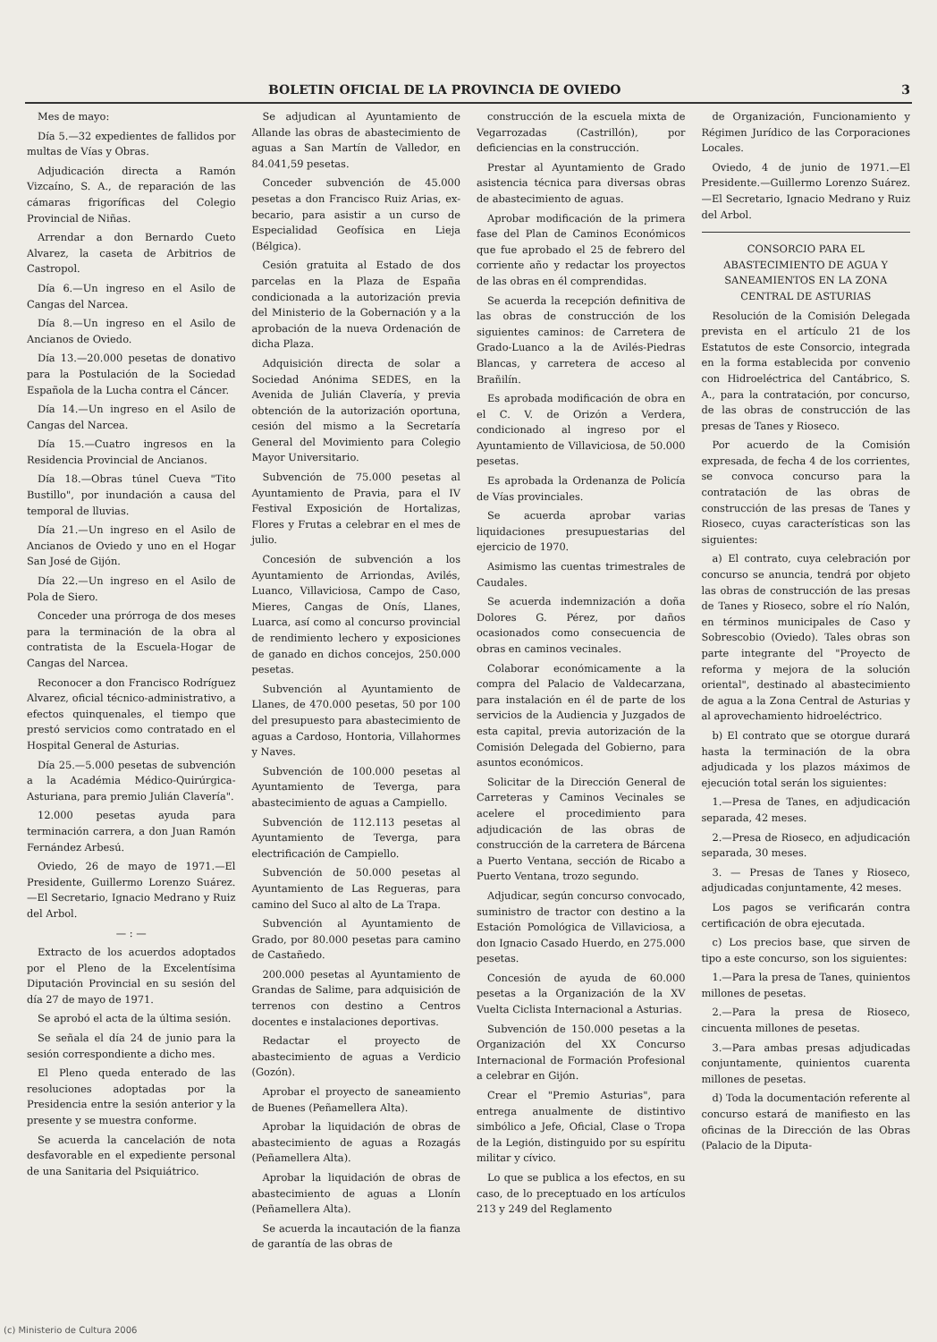BOLETIN OFICIAL DE LA PROVINCIA DE OVIEDO 3
Mes de mayo:
Día 5.—32 expedientes de fallidos por multas de Vías y Obras.
Adjudicación directa a Ramón Vizcaíno, S. A., de reparación de las cámaras frigoríficas del Colegio Provincial de Niñas.
Arrendar a don Bernardo Cueto Alvarez, la caseta de Arbitrios de Castropol.
Día 6.—Un ingreso en el Asilo de Cangas del Narcea.
Día 8.—Un ingreso en el Asilo de Ancianos de Oviedo.
Día 13.—20.000 pesetas de donativo para la Postulación de la Sociedad Española de la Lucha contra el Cáncer.
Día 14.—Un ingreso en el Asilo de Cangas del Narcea.
Día 15.—Cuatro ingresos en la Residencia Provincial de Ancianos.
Día 18.—Obras túnel Cueva "Tito Bustillo", por inundación a causa del temporal de lluvias.
Día 21.—Un ingreso en el Asilo de Ancianos de Oviedo y uno en el Hogar San José de Gijón.
Día 22.—Un ingreso en el Asilo de Pola de Siero.
Conceder una prórroga de dos meses para la terminación de la obra al contratista de la Escuela-Hogar de Cangas del Narcea.
Reconocer a don Francisco Rodríguez Alvarez, oficial técnico-administrativo, a efectos quinquenales, el tiempo que prestó servicios como contratado en el Hospital General de Asturias.
Día 25.—5.000 pesetas de subvención a la Académia Médico-Quirúrgica-Asturiana, para premio Julián Clavería".
12.000 pesetas ayuda para terminación carrera, a don Juan Ramón Fernández Arbesú.
Oviedo, 26 de mayo de 1971.—El Presidente, Guillermo Lorenzo Suárez.—El Secretario, Ignacio Medrano y Ruiz del Arbol.
— : —
Extracto de los acuerdos adoptados por el Pleno de la Excelentísima Diputación Provincial en su sesión del día 27 de mayo de 1971.
Se aprobó el acta de la última sesión.
Se señala el día 24 de junio para la sesión correspondiente a dicho mes.
El Pleno queda enterado de las resoluciones adoptadas por la Presidencia entre la sesión anterior y la presente y se muestra conforme.
Se acuerda la cancelación de nota desfavorable en el expediente personal de una Sanitaria del Psiquiátrico.
Se adjudican al Ayuntamiento de Allande las obras de abastecimiento de aguas a San Martín de Valledor, en 84.041,59 pesetas.
Conceder subvención de 45.000 pesetas a don Francisco Ruiz Arias, ex-becario, para asistir a un curso de Especialidad Geofísica en Lieja (Bélgica).
Cesión gratuita al Estado de dos parcelas en la Plaza de España condicionada a la autorización previa del Ministerio de la Gobernación y a la aprobación de la nueva Ordenación de dicha Plaza.
Adquisición directa de solar a Sociedad Anónima SEDES, en la Avenida de Julián Clavería, y previa obtención de la autorización oportuna, cesión del mismo a la Secretaría General del Movimiento para Colegio Mayor Universitario.
Subvención de 75.000 pesetas al Ayuntamiento de Pravia, para el IV Festival Exposición de Hortalizas, Flores y Frutas a celebrar en el mes de julio.
Concesión de subvención a los Ayuntamiento de Arriondas, Avilés, Luanco, Villaviciosa, Campo de Caso, Mieres, Cangas de Onís, Llanes, Luarca, así como al concurso provincial de rendimiento lechero y exposiciones de ganado en dichos concejos, 250.000 pesetas.
Subvención al Ayuntamiento de Llanes, de 470.000 pesetas, 50 por 100 del presupuesto para abastecimiento de aguas a Cardoso, Hontoria, Villahormes y Naves.
Subvención de 100.000 pesetas al Ayuntamiento de Teverga, para abastecimiento de aguas a Campiello.
Subvención de 112.113 pesetas al Ayuntamiento de Teverga, para electrificación de Campiello.
Subvención de 50.000 pesetas al Ayuntamiento de Las Regueras, para camino del Suco al alto de La Trapa.
Subvención al Ayuntamiento de Grado, por 80.000 pesetas para camino de Castañedo.
200.000 pesetas al Ayuntamiento de Grandas de Salime, para adquisición de terrenos con destino a Centros docentes e instalaciones deportivas.
Redactar el proyecto de abastecimiento de aguas a Verdicio (Gozón).
Aprobar el proyecto de saneamiento de Buenes (Peñamellera Alta).
Aprobar la liquidación de obras de abastecimiento de aguas a Rozagás (Peñamellera Alta).
Aprobar la liquidación de obras de abastecimiento de aguas a Llonín (Peñamellera Alta).
Se acuerda la incautación de la fianza de garantía de las obras de
construcción de la escuela mixta de Vegarrozadas (Castrillón), por deficiencias en la construcción.
Prestar al Ayuntamiento de Grado asistencia técnica para diversas obras de abastecimiento de aguas.
Aprobar modificación de la primera fase del Plan de Caminos Económicos que fue aprobado el 25 de febrero del corriente año y redactar los proyectos de las obras en él comprendidas.
Se acuerda la recepción definitiva de las obras de construcción de los siguientes caminos: de Carretera de Grado-Luanco a la de Avilés-Piedras Blancas, y carretera de acceso al Brañilín.
Es aprobada modificación de obra en el C. V. de Orizón a Verdera, condicionado al ingreso por el Ayuntamiento de Villaviciosa, de 50.000 pesetas.
Es aprobada la Ordenanza de Policía de Vías provinciales.
Se acuerda aprobar varias liquidaciones presupuestarias del ejercicio de 1970.
Asimismo las cuentas trimestrales de Caudales.
Se acuerda indemnización a doña Dolores G. Pérez, por daños ocasionados como consecuencia de obras en caminos vecinales.
Colaborar económicamente a la compra del Palacio de Valdecarzana, para instalación en él de parte de los servicios de la Audiencia y Juzgados de esta capital, previa autorización de la Comisión Delegada del Gobierno, para asuntos económicos.
Solicitar de la Dirección General de Carreteras y Caminos Vecinales se acelere el procedimiento para adjudicación de las obras de construcción de la carretera de Bárcena a Puerto Ventana, sección de Ricabo a Puerto Ventana, trozo segundo.
Adjudicar, según concurso convocado, suministro de tractor con destino a la Estación Pomológica de Villaviciosa, a don Ignacio Casado Huerdo, en 275.000 pesetas.
Concesión de ayuda de 60.000 pesetas a la Organización de la XV Vuelta Ciclista Internacional a Asturias.
Subvención de 150.000 pesetas a la Organización del XX Concurso Internacional de Formación Profesional a celebrar en Gijón.
Crear el "Premio Asturias", para entrega anualmente de distintivo simbólico a Jefe, Oficial, Clase o Tropa de la Legión, distinguido por su espíritu militar y cívico.
Lo que se publica a los efectos, en su caso, de lo preceptuado en los artículos 213 y 249 del Reglamento
de Organización, Funcionamiento y Régimen Jurídico de las Corporaciones Locales.
Oviedo, 4 de junio de 1971.—El Presidente.—Guillermo Lorenzo Suárez.—El Secretario, Ignacio Medrano y Ruiz del Arbol.
CONSORCIO PARA EL ABASTECIMIENTO DE AGUA Y SANEAMIENTOS EN LA ZONA CENTRAL DE ASTURIAS
Resolución de la Comisión Delegada prevista en el artículo 21 de los Estatutos de este Consorcio, integrada en la forma establecida por convenio con Hidroeléctrica del Cantábrico, S. A., para la contratación, por concurso, de las obras de construcción de las presas de Tanes y Rioseco.
Por acuerdo de la Comisión expresada, de fecha 4 de los corrientes, se convoca concurso para la contratación de las obras de construcción de las presas de Tanes y Rioseco, cuyas características son las siguientes:
a) El contrato, cuya celebración por concurso se anuncia, tendrá por objeto las obras de construcción de las presas de Tanes y Rioseco, sobre el río Nalón, en términos municipales de Caso y Sobrescobio (Oviedo). Tales obras son parte integrante del "Proyecto de reforma y mejora de la solución oriental", destinado al abastecimiento de agua a la Zona Central de Asturias y al aprovechamiento hidroeléctrico.
b) El contrato que se otorgue durará hasta la terminación de la obra adjudicada y los plazos máximos de ejecución total serán los siguientes:
1.—Presa de Tanes, en adjudicación separada, 42 meses.
2.—Presa de Rioseco, en adjudicación separada, 30 meses.
3. — Presas de Tanes y Rioseco, adjudicadas conjuntamente, 42 meses.
Los pagos se verificarán contra certificación de obra ejecutada.
c) Los precios base, que sirven de tipo a este concurso, son los siguientes:
1.—Para la presa de Tanes, quinientos millones de pesetas.
2.—Para la presa de Rioseco, cincuenta millones de pesetas.
3.—Para ambas presas adjudicadas conjuntamente, quinientos cuarenta millones de pesetas.
d) Toda la documentación referente al concurso estará de manifiesto en las oficinas de la Dirección de las Obras (Palacio de la Diputa-
(c) Ministerio de Cultura 2006